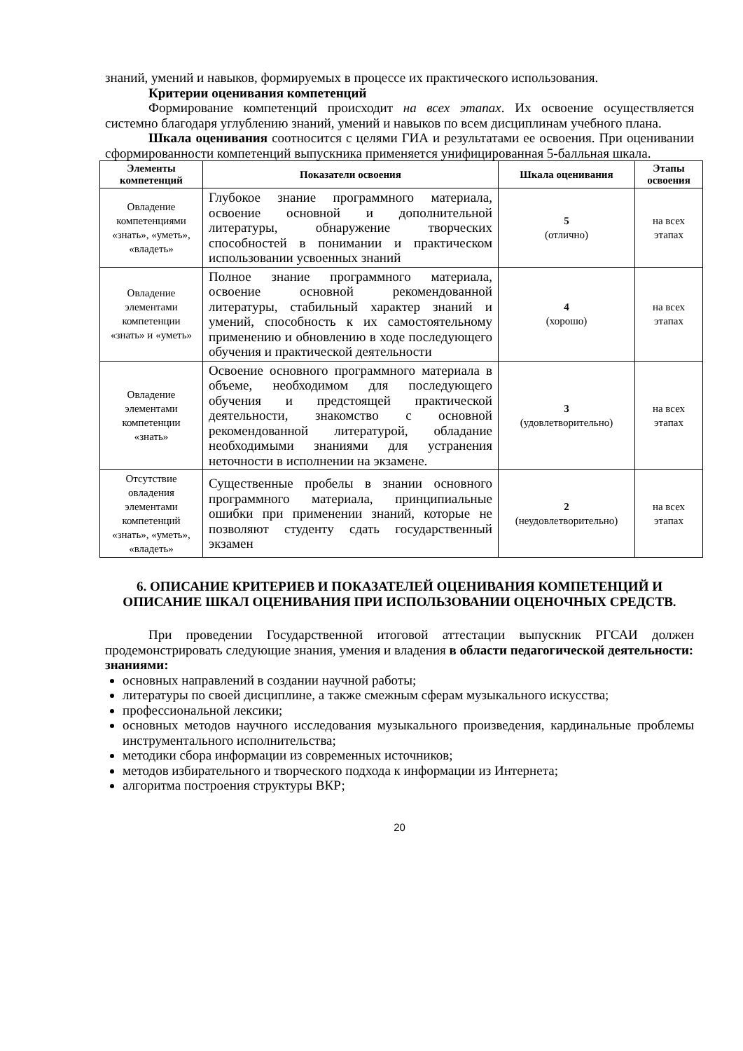знаний, умений и навыков, формируемых в процессе их практического использования.
Критерии оценивания компетенций
Формирование компетенций происходит на всех этапах. Их освоение осуществляется системно благодаря углублению знаний, умений и навыков по всем дисциплинам учебного плана.
Шкала оценивания соотносится с целями ГИА и результатами ее освоения. При оценивании сформированности компетенций выпускника применяется унифицированная 5-балльная шкала.
| Элементы компетенций | Показатели освоения | Шкала оценивания | Этапы освоения |
| --- | --- | --- | --- |
| Овладение компетенциями «знать», «уметь», «владеть» | Глубокое знание программного материала, освоение основной и дополнительной литературы, обнаружение творческих способностей в понимании и практическом использовании усвоенных знаний | 5 (отлично) | на всех этапах |
| Овладение элементами компетенции «знать» и «уметь» | Полное знание программного материала, освоение основной рекомендованной литературы, стабильный характер знаний и умений, способность к их самостоятельному применению и обновлению в ходе последующего обучения и практической деятельности | 4 (хорошо) | на всех этапах |
| Овладение элементами компетенции «знать» | Освоение основного программного материала в объеме, необходимом для последующего обучения и предстоящей практической деятельности, знакомство с основной рекомендованной литературой, обладание необходимыми знаниями для устранения неточности в исполнении на экзамене. | 3 (удовлетворительно) | на всех этапах |
| Отсутствие овладения элементами компетенций «знать», «уметь», «владеть» | Существенные пробелы в знании основного программного материала, принципиальные ошибки при применении знаний, которые не позволяют студенту сдать государственный экзамен | 2 (неудовлетворительно) | на всех этапах |
6. ОПИСАНИЕ КРИТЕРИЕВ И ПОКАЗАТЕЛЕЙ ОЦЕНИВАНИЯ КОМПЕТЕНЦИЙ И ОПИСАНИЕ ШКАЛ ОЦЕНИВАНИЯ ПРИ ИСПОЛЬЗОВАНИИ ОЦЕНОЧНЫХ СРЕДСТВ.
При проведении Государственной итоговой аттестации выпускник РГСАИ должен продемонстрировать следующие знания, умения и владения в области педагогической деятельности:
знаниями:
основных направлений в создании научной работы;
литературы по своей дисциплине, а также смежным сферам музыкального искусства;
профессиональной лексики;
основных методов научного исследования музыкального произведения, кардинальные проблемы инструментального исполнительства;
методики сбора информации из современных источников;
методов избирательного и творческого подхода к информации из Интернета;
алгоритма построения структуры ВКР;
20